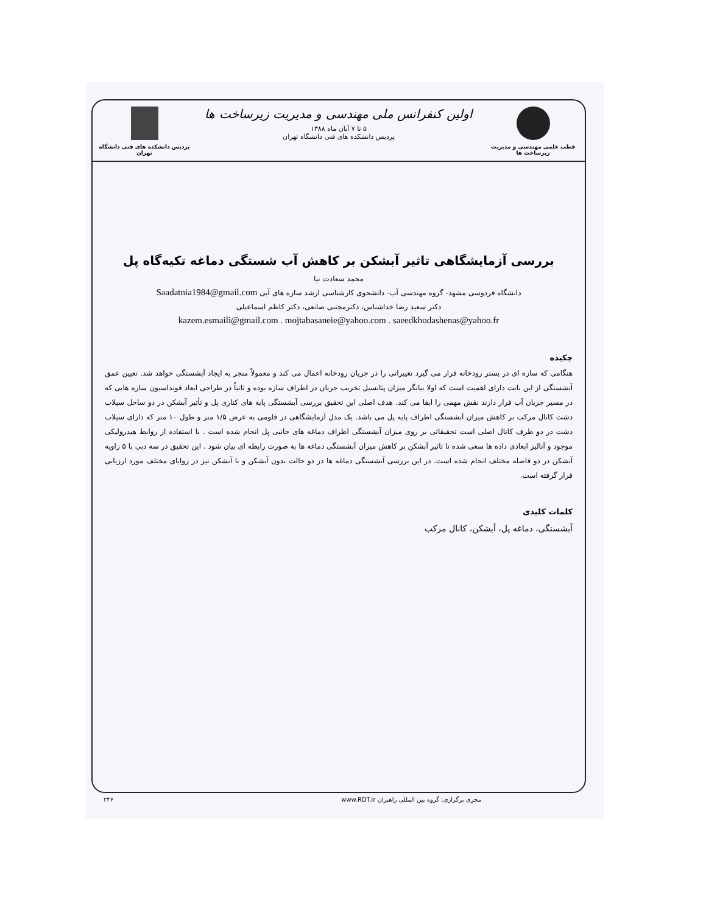قطب علمی مهندسی و مدیریت زیرساخت ها
اولین کنفرانس ملی مهندسی و مدیریت زیرساخت ها
۵ تا ۷ آبان ماه ۱۳۸۸
پردیس دانشکده های فنی دانشگاه تهران
پردیس دانشکده های فنی دانشگاه تهران
بررسی آزمایشگاهی تاثیر آبشکن بر کاهش آب شستگی دماغه تکیه‌گاه پل
محمد سعادت نیا
دانشگاه فردوسی مشهد- گروه مهندسی آب- دانشجوی کارشناسی ارشد سازه های آبی Saadatnia1984@gmail.com
دکتر سعید رضا خداشناس، دکترمجتبی صانعی، دکتر کاظم اسماعیلی
kazem.esmaili@gmail.com . mojtabasaneie@yahoo.com . saeedkhodashenas@yahoo.fr
چکیده
هنگامی که سازه ای در بستر رودخانه قرار می گیرد تغییراتی را در جریان رودخانه اعمال می کند و معمولاً منجر به ایجاد آبشستگی خواهد شد. تعیین عمق آبشستگی از این بابت دارای اهمیت است که اولا بیانگر میزان پتانسیل تخریب جریان در اطراف سازه بوده و ثانیاً در طراحی ابعاد فونداسیون سازه هایی که در مسیر جریان آب قرار دارند نقش مهمی را ایفا می کند. هدف اصلی این تحقیق بررسی آبشستگی پایه های کناری پل و تأثیر آبشکن در دو ساحل سیلاب دشت کانال مرکب بر کاهش میزان آبشستگی اطراف پایه پل می باشد. یک مدل آزمایشگاهی در فلومی به عرض ۱/۵ متر و طول ۱۰ متر که دارای سیلاب دشت در دو طرف کانال اصلی است تحقیقاتی بر روی میزان آبشستگی اطراف دماغه های جانبی پل انجام شده است . با استفاده از روابط هیدرولیکی موجود و آنالیز ابعادی داده ها سعی شده تا تاثیر آبشکن بر کاهش میزان آبشستگی دماغه ها به صورت رابطه ای بیان شود . این تحقیق در سه دبی با ۵ زاویه آبشکن در دو فاصله مختلف انجام شده است. در این بررسی آبشستگی دماغه ها در دو حالت بدون آبشکن و با آبشکن نیز در زوایای مختلف مورد ارزیابی قرار گرفته است.
کلمات کلیدی
آبشستگی، دماغه پل، آبشکن، کانال مرکب
مجری برگزاری: گروه بین المللی راهبران www.RDT.ir ۲۴۶